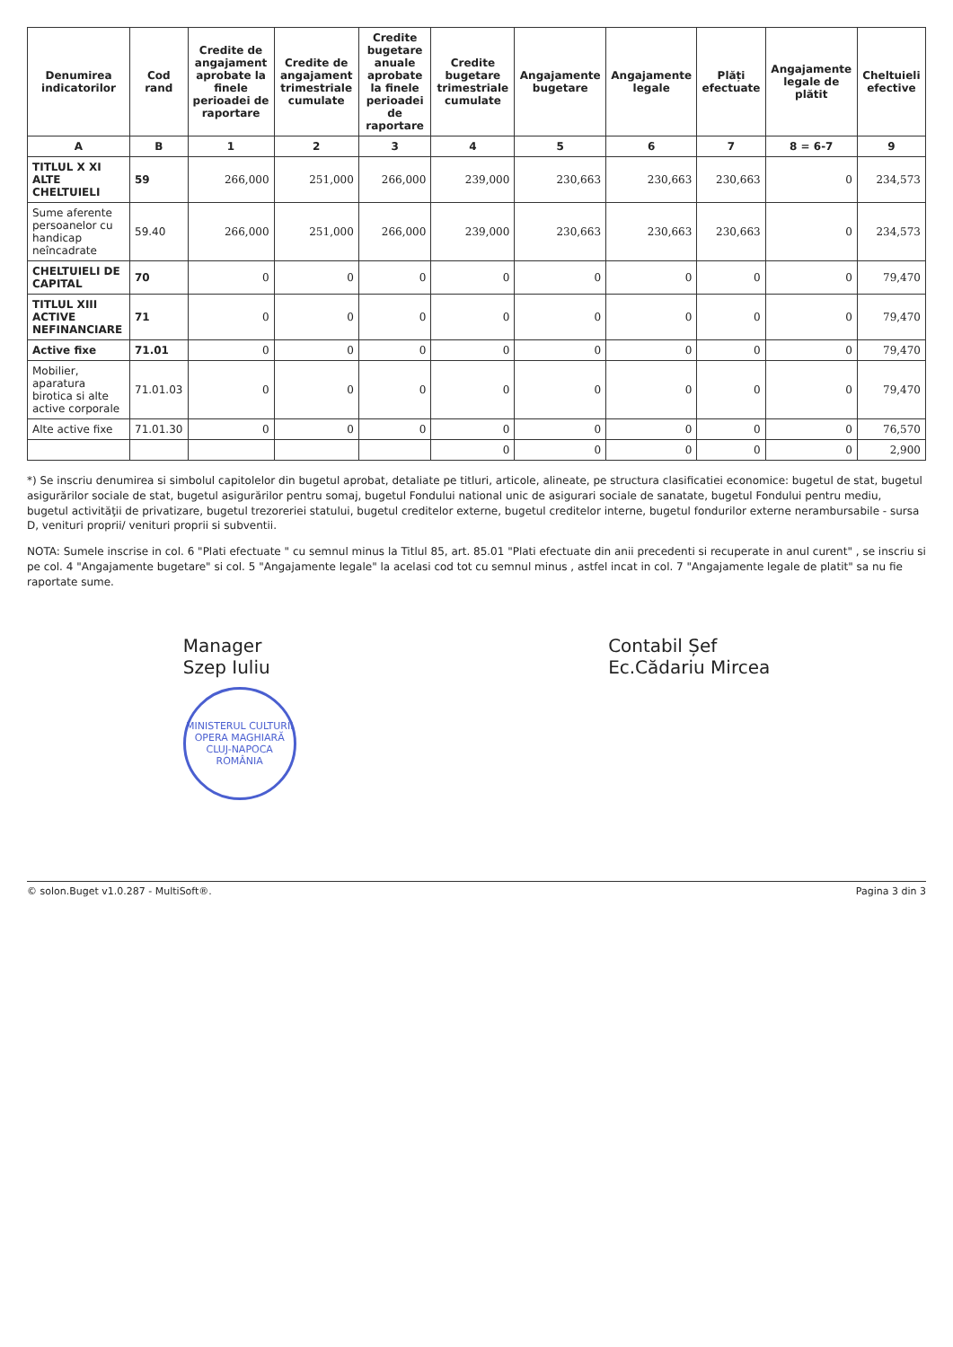| Denumirea indicatorilor | Cod rand | Credite de angajament aprobate la finele perioadei de raportare | Credite de angajament trimestriale cumulate | Credite bugetare anuale aprobate la finele perioadei de raportare | Credite bugetare trimestriale cumulate | Angajamente bugetare | Angajamente legale | Plăți efectuate | Angajamente legale de plătit | Cheltuieli efective |
| --- | --- | --- | --- | --- | --- | --- | --- | --- | --- | --- |
| A | B | 1 | 2 | 3 | 4 | 5 | 6 | 7 | 8 = 6-7 | 9 |
| TITLUL X XI ALTE CHELTUIELI | 59 | 266,000 | 251,000 | 266,000 | 239,000 | 230,663 | 230,663 | 230,663 | 0 | 234,573 |
| Sume aferente persoanelor cu handicap neîncadrate | 59.40 | 266,000 | 251,000 | 266,000 | 239,000 | 230,663 | 230,663 | 230,663 | 0 | 234,573 |
| CHELTUIELI DE CAPITAL | 70 | 0 | 0 | 0 | 0 | 0 | 0 | 0 | 0 | 79,470 |
| TITLUL XIII ACTIVE NEFINANCIARE | 71 | 0 | 0 | 0 | 0 | 0 | 0 | 0 | 0 | 79,470 |
| Active fixe | 71.01 | 0 | 0 | 0 | 0 | 0 | 0 | 0 | 0 | 79,470 |
| Mobilier, aparatura birotica si alte active corporale | 71.01.03 | 0 | 0 | 0 | 0 | 0 | 0 | 0 | 0 | 79,470 |
| Alte active fixe | 71.01.30 | 0 | 0 | 0 | 0 | 0 | 0 | 0 | 0 | 76,570 |
| | | | | | 0 | 0 | 0 | 0 | 0 | 2,900 |
*) Se inscriu denumirea si simbolul capitolelor din bugetul aprobat, detaliate pe titluri, articole, alineate, pe structura clasificatiei economice: bugetul de stat, bugetul asigurărilor sociale de stat, bugetul asigurărilor pentru somaj, bugetul Fondului national unic de asigurari sociale de sanatate, bugetul Fondului pentru mediu, bugetul activităţii de privatizare, bugetul trezoreriei statului, bugetul creditelor externe, bugetul creditelor interne, bugetul fondurilor externe nerambursabile - sursa D, venituri proprii/ venituri proprii si subventii.
NOTA: Sumele inscrise in col. 6 "Plati efectuate " cu semnul minus la Titlul 85, art. 85.01 "Plati efectuate din anii precedenti si recuperate in anul curent" , se inscriu si pe col. 4 "Angajamente bugetare" si col. 5 "Angajamente legale" la acelasi cod tot cu semnul minus , astfel incat in col. 7 "Angajamente legale de platit" sa nu fie raportate sume.
Manager
Szep Iuliu
MINISTERUL CULTURII
OPERA MAGHIARĂ
CLUJ-NAPOCA
ROMÂNIA
Contabil Șef
Ec.Cădariu Mircea
© solon.Buget v1.0.287 - MultiSoft®. Pagina 3 din 3